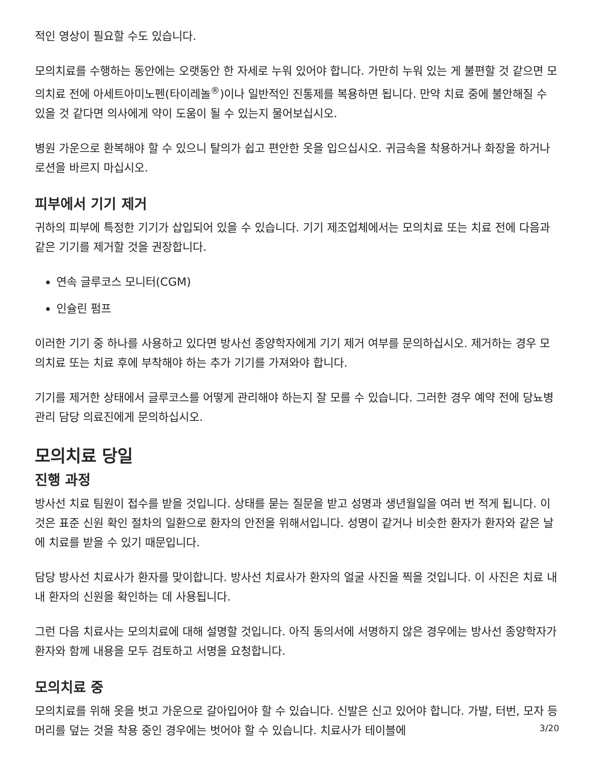적인 영상이 필요할 수도 있습니다.
모의치료를 수행하는 동안에는 오랫동안 한 자세로 누워 있어야 합니다. 가만히 누워 있는 게 불편할 것 같으면 모의치료 전에 아세트아미노펜(타이레놀<sup>®</sup>)이나 일반적인 진통제를 복용하면 됩니다. 만약 치료 중에 불안해질 수 있을 것 같다면 의사에게 약이 도움이 될 수 있는지 물어보십시오.
병원 가운으로 환복해야 할 수 있으니 탈의가 쉽고 편안한 옷을 입으십시오. 귀금속을 착용하거나 화장을 하거나 로션을 바르지 마십시오.
피부에서 기기 제거
귀하의 피부에 특정한 기기가 삽입되어 있을 수 있습니다. 기기 제조업체에서는 모의치료 또는 치료 전에 다음과 같은 기기를 제거할 것을 권장합니다.
연속 글루코스 모니터(CGM)
인슐린 펌프
이러한 기기 중 하나를 사용하고 있다면 방사선 종양학자에게 기기 제거 여부를 문의하십시오. 제거하는 경우 모의치료 또는 치료 후에 부착해야 하는 추가 기기를 가져와야 합니다.
기기를 제거한 상태에서 글루코스를 어떻게 관리해야 하는지 잘 모를 수 있습니다. 그러한 경우 예약 전에 당뇨병 관리 담당 의료진에게 문의하십시오.
모의치료 당일
진행 과정
방사선 치료 팀원이 접수를 받을 것입니다. 상태를 묻는 질문을 받고 성명과 생년월일을 여러 번 적게 됩니다. 이것은 표준 신원 확인 절차의 일환으로 환자의 안전을 위해서입니다. 성명이 같거나 비슷한 환자가 환자와 같은 날에 치료를 받을 수 있기 때문입니다.
담당 방사선 치료사가 환자를 맞이합니다. 방사선 치료사가 환자의 얼굴 사진을 찍을 것입니다. 이 사진은 치료 내내 환자의 신원을 확인하는 데 사용됩니다.
그런 다음 치료사는 모의치료에 대해 설명할 것입니다. 아직 동의서에 서명하지 않은 경우에는 방사선 종양학자가 환자와 함께 내용을 모두 검토하고 서명을 요청합니다.
모의치료 중
모의치료를 위해 옷을 벗고 가운으로 갈아입어야 할 수 있습니다. 신발은 신고 있어야 합니다. 가발, 터번, 모자 등 머리를 덮는 것을 착용 중인 경우에는 벗어야 할 수 있습니다. 치료사가 테이블에
3/20